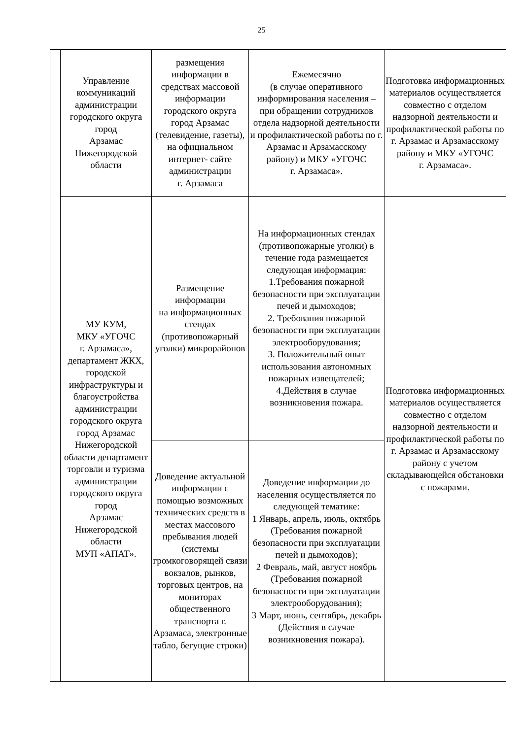25
| | Управление коммуникаций администрации городского округа город Арзамас Нижегородской области | размещения информации в средствах массовой информации городского округа город Арзамас (телевидение, газеты), на официальном интернет- сайте администрации г. Арзамаса | Ежемесячно (в случае оперативного информирования населения – при обращении сотрудников отдела надзорной деятельности и профилактической работы по г. Арзамас и Арзамасскому району) и МКУ «УГОЧС г. Арзамаса». | Подготовка информационных материалов осуществляется совместно с отделом надзорной деятельности и профилактической работы по г. Арзамас и Арзамасскому району и МКУ «УГОЧС г. Арзамаса». |
| | МУ КУМ, МКУ «УГОЧС г. Арзамаса», департамент ЖКХ, городской инфраструктуры и благоустройства администрации городского округа город Арзамас Нижегородской области департамент торговли и туризма администрации городского округа город Арзамас Нижегородской области МУП «АПАТ». | Размещение информации на информационных стендах (противопожарный уголки) микрорайонов | На информационных стендах (противопожарные уголки) в течение года размещается следующая информация: 1.Требования пожарной безопасности при эксплуатации печей и дымоходов; 2. Требования пожарной безопасности при эксплуатации электрооборудования; 3. Положительный опыт использования автономных пожарных извещателей; 4.Действия в случае возникновения пожара. | Подготовка информационных материалов осуществляется совместно с отделом надзорной деятельности и профилактической работы по г. Арзамас и Арзамасскому району с учетом складывающейся обстановки с пожарами. |
| | | Доведение актуальной информации с помощью возможных технических средств в местах массового пребывания людей (системы громкоговорящей связи вокзалов, рынков, торговых центров, на мониторах общественного транспорта г. Арзамаса, электронные табло, бегущие строки) | Доведение информации до населения осуществляется по следующей тематике: 1 Январь, апрель, июль, октябрь (Требования пожарной безопасности при эксплуатации печей и дымоходов); 2 Февраль, май, август ноябрь (Требования пожарной безопасности при эксплуатации электрооборудования); 3 Март, июнь, сентябрь, декабрь (Действия в случае возникновения пожара). | |